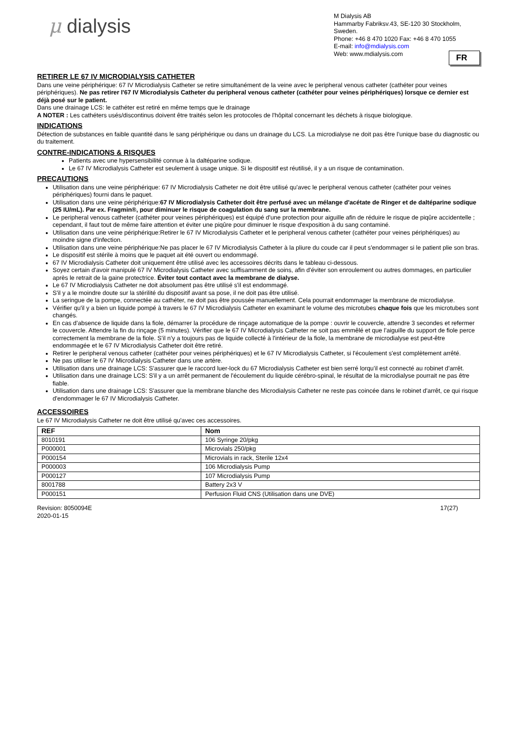μ dialysis
M Dialysis AB
Hammarby Fabriksv.43, SE-120 30 Stockholm, Sweden.
Phone: +46 8 470 1020 Fax: +46 8 470 1055
E-mail: info@mdialysis.com
Web: www.mdialysis.com
FR
RETIRER LE 67 IV MICRODIALYSIS CATHETER
Dans une veine périphérique: 67 IV Microdialysis Catheter se retire simultanément de la veine avec le peripheral venous catheter (cathéter pour veines périphériques). Ne pas retirer l'67 IV Microdialysis Catheter du peripheral venous catheter (cathéter pour veines périphériques) lorsque ce dernier est déjà posé sur le patient.
Dans une drainage LCS: le cathéter est retiré en même temps que le drainage
A NOTER : Les cathéters usés/discontinus doivent être traités selon les protocoles de l'hôpital concernant les déchets à risque biologique.
INDICATIONS
Détection de substances en faible quantité dans le sang périphérique ou dans un drainage du LCS. La microdialyse ne doit pas être l’unique base du diagnostic ou du traitement.
CONTRE-INDICATIONS & RISQUES
Patients avec une hypersensibilité connue à la daltéparine sodique.
Le 67 IV Microdialysis Catheter est seulement à usage unique. Si le dispositif est réutilisé, il y a un risque de contamination.
PRECAUTIONS
Utilisation dans une veine périphérique: 67 IV Microdialysis Catheter ne doit être utilisé qu'avec le peripheral venous catheter (cathéter pour veines périphériques) fourni dans le paquet.
Utilisation dans une veine périphérique:67 IV Microdialysis Catheter doit être perfusé avec un mélange d'acétate de Ringer et de daltéparine sodique (25 IU/mL). Par ex. Fragmin®, pour diminuer le risque de coagulation du sang sur la membrane.
Le peripheral venous catheter (cathéter pour veines périphériques) est équipé d'une protection pour aiguille afin de réduire le risque de piqûre accidentelle ; cependant, il faut tout de même faire attention et éviter une piqûre pour diminuer le risque d'exposition à du sang contaminé.
Utilisation dans une veine périphérique:Retirer le 67 IV Microdialysis Catheter et le peripheral venous catheter (cathéter pour veines périphériques) au moindre signe d'infection.
Utilisation dans une veine périphérique:Ne pas placer le 67 IV Microdialysis Catheter à la pliure du coude car il peut s'endommager si le patient plie son bras.
Le dispositif est stérile à moins que le paquet ait été ouvert ou endommagé.
67 IV Microdialysis Catheter doit uniquement être utilisé avec les accessoires décrits dans le tableau ci-dessous.
Soyez certain d'avoir manipulé 67 IV Microdialysis Catheter avec suffisamment de soins, afin d'éviter son enroulement ou autres dommages, en particulier après le retrait de la gaine protectrice. Éviter tout contact avec la membrane de dialyse.
Le 67 IV Microdialysis Catheter ne doit absolument pas être utilisé s'il est endommagé.
S'il y a le moindre doute sur la stérilité du dispositif avant sa pose, il ne doit pas être utilisé.
La seringue de la pompe, connectée au cathéter, ne doit pas être poussée manuellement. Cela pourrait endommager la membrane de microdialyse.
Vérifier qu'il y a bien un liquide pompé à travers le 67 IV Microdialysis Catheter en examinant le volume des microtubes chaque fois que les microtubes sont changés.
En cas d’absence de liquide dans la fiole, démarrer la procédure de rinçage automatique de la pompe : ouvrir le couvercle, attendre 3 secondes et refermer le couvercle. Attendre la fin du rinçage (5 minutes). Vérifier que le 67 IV Microdialysis Catheter ne soit pas emmêlé et que l’aiguille du support de fiole perce correctement la membrane de la fiole. S’il n’y a toujours pas de liquide collecté à l'intérieur de la fiole, la membrane de microdialyse est peut-être endommagée et le 67 IV Microdialysis Catheter doit être retiré.
Retirer le peripheral venous catheter (cathéter pour veines périphériques) et le 67 IV Microdialysis Catheter, si l'écoulement s'est complètement arrêté.
Ne pas utiliser le 67 IV Microdialysis Catheter dans une artère.
Utilisation dans une drainage LCS: S’assurer que le raccord luer-lock du 67 Microdialysis Catheter est bien serré lorqu’il est connecté au robinet d’arrêt.
Utilisation dans une drainage LCS: S'il y a un arrêt permanent de l'écoulement du liquide cérébro-spinal, le résultat de la microdialyse pourrait ne pas être fiable.
Utilisation dans une drainage LCS: S'assurer que la membrane blanche des Microdialysis Catheter ne reste pas coincée dans le robinet d'arrêt, ce qui risque d'endommager le 67 IV Microdialysis Catheter.
ACCESSOIRES
Le 67 IV Microdialysis Catheter ne doit être utilisé qu'avec ces accessoires.
| REF | Nom |
| --- | --- |
| 8010191 | 106 Syringe 20/pkg |
| P000001 | Microvials 250/pkg |
| P000154 | Microvials in rack, Sterile 12x4 |
| P000003 | 106 Microdialysis Pump |
| P000127 | 107 Microdialysis Pump |
| 8001788 | Battery 2x3 V |
| P000151 | Perfusion Fluid CNS (Utilisation dans une DVE) |
Revision: 8050094E
2020-01-15
17(27)